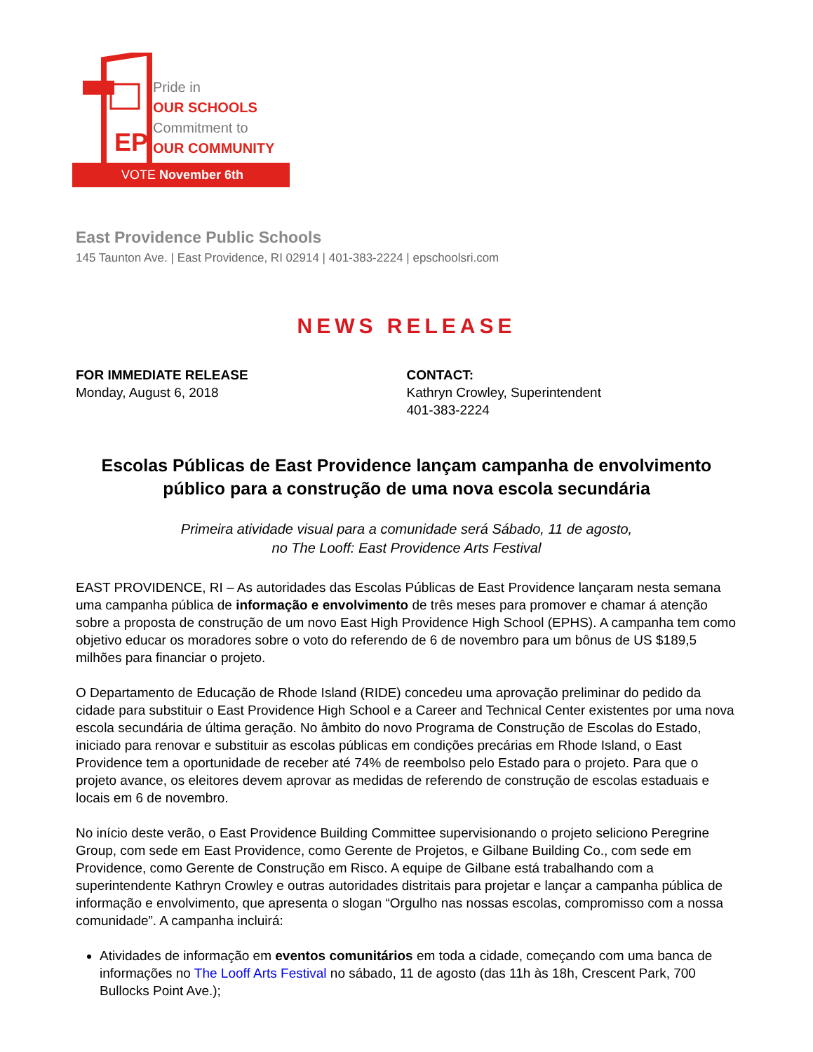EP
Pride in
OUR SCHOOLS
Commitment to
OUR COMMUNITY
VOTE November 6th
East Providence Public Schools
145 Taunton Ave. | East Providence, RI 02914 | 401-383-2224 | epschoolsri.com
NEWS RELEASE
FOR IMMEDIATE RELEASE
Monday, August 6, 2018
CONTACT:
Kathryn Crowley, Superintendent
401-383-2224
Escolas Públicas de East Providence lançam campanha de envolvimento público para a construção de uma nova escola secundária
Primeira atividade visual para a comunidade será Sábado, 11 de agosto,
no The Looff: East Providence Arts Festival
EAST PROVIDENCE, RI – As autoridades das Escolas Públicas de East Providence lançaram nesta semana uma campanha pública de informação e envolvimento de três meses para promover e chamar á atenção sobre a proposta de construção de um novo East High Providence High School (EPHS). A campanha tem como objetivo educar os moradores sobre o voto do referendo de 6 de novembro para um bônus de US $189,5 milhões para financiar o projeto.
O Departamento de Educação de Rhode Island (RIDE) concedeu uma aprovação preliminar do pedido da cidade para substituir o East Providence High School e a Career and Technical Center existentes por uma nova escola secundária de última geração. No âmbito do novo Programa de Construção de Escolas do Estado, iniciado para renovar e substituir as escolas públicas em condições precárias em Rhode Island, o East Providence tem a oportunidade de receber até 74% de reembolso pelo Estado para o projeto. Para que o projeto avance, os eleitores devem aprovar as medidas de referendo de construção de escolas estaduais e locais em 6 de novembro.
No início deste verão, o East Providence Building Committee supervisionando o projeto seliciono Peregrine Group, com sede em East Providence, como Gerente de Projetos, e Gilbane Building Co., com sede em Providence, como Gerente de Construção em Risco. A equipe de Gilbane está trabalhando com a superintendente Kathryn Crowley e outras autoridades distritais para projetar e lançar a campanha pública de informação e envolvimento, que apresenta o slogan “Orgulho nas nossas escolas, compromisso com a nossa comunidade”. A campanha incluirá:
Atividades de informação em eventos comunitários em toda a cidade, começando com uma banca de informações no The Looff Arts Festival no sábado, 11 de agosto (das 11h às 18h, Crescent Park, 700 Bullocks Point Ave.);